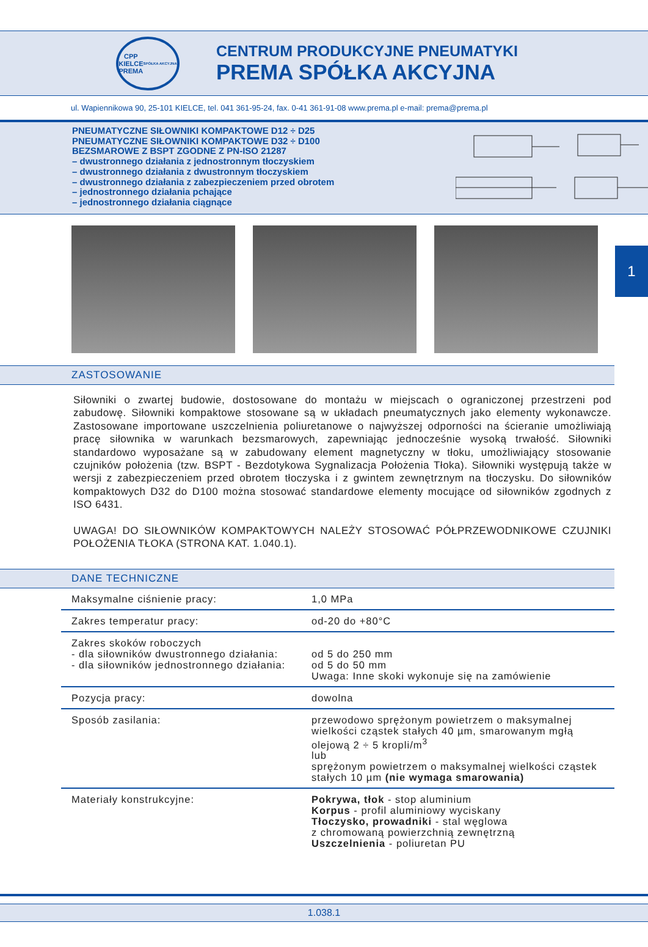CPP
KIELCE
PREMA
SPÓŁKA AKCYJNA
CENTRUM PRODUKCYJNE PNEUMATYKI
PREMA SPÓŁKA AKCYJNA
ul. Wapiennikowa 90, 25-101 KIELCE, tel. 041 361-95-24, fax. 0-41 361-91-08 www.prema.pl e-mail: prema@prema.pl
PNEUMATYCZNE SIŁOWNIKI KOMPAKTOWE D12 ÷ D25
PNEUMATYCZNE SIŁOWNIKI KOMPAKTOWE D32 ÷ D100
BEZSMAROWE Z BSPT ZGODNE Z PN-ISO 21287
– dwustronnego działania z jednostronnym tłoczyskiem
– dwustronnego działania z dwustronnym tłoczyskiem
– dwustronnego działania z zabezpieczeniem przed obrotem
– jednostronnego działania pchające
– jednostronnego działania ciągnące
1
ZASTOSOWANIE
Siłowniki o zwartej budowie, dostosowane do montażu w miejscach o ograniczonej przestrzeni pod zabudowę. Siłowniki kompaktowe stosowane są w układach pneumatycznych jako elementy wykonawcze. Zastosowane importowane uszczelnienia poliuretanowe o najwyższej odporności na ścieranie umożliwiają pracę siłownika w warunkach bezsmarowych, zapewniając jednocześnie wysoką trwałość. Siłowniki standardowo wyposażane są w zabudowany element magnetyczny w tłoku, umożliwiający stosowanie czujników położenia (tzw. BSPT - Bezdotykowa Sygnalizacja Położenia Tłoka). Siłowniki występują także w wersji z zabezpieczeniem przed obrotem tłoczyska i z gwintem zewnętrznym na tłoczysku. Do siłowników kompaktowych D32 do D100 można stosować standardowe elementy mocujące od siłowników zgodnych z ISO 6431.
UWAGA! DO SIŁOWNIKÓW KOMPAKTOWYCH NALEŻY STOSOWAĆ PÓŁPRZEWODNIKOWE CZUJNIKI POŁOŻENIA TŁOKA (STRONA KAT. 1.040.1).
DANE TECHNICZNE
| Maksymalne ciśnienie pracy: | 1,0 MPa |
| Zakres temperatur pracy: | od-20 do +80°C |
| Zakres skoków roboczych - dla siłowników dwustronnego działania: - dla siłowników jednostronnego działania: | od 5 do 250 mm od 5 do 50 mm Uwaga: Inne skoki wykonuje się na zamówienie |
| Pozycja pracy: | dowolna |
| Sposób zasilania: | przewodowo sprężonym powietrzem o maksymalnej wielkości cząstek stałych 40 µm, smarowanym mgłą olejową 2 ÷ 5 kropli/m<sup>3</sup> lub sprężonym powietrzem o maksymalnej wielkości cząstek stałych 10 µm (nie wymaga smarowania) |
| Materiały konstrukcyjne: | Pokrywa, tłok - stop aluminium Korpus - profil aluminiowy wyciskany Tłoczysko, prowadniki - stal węglowa z chromowaną powierzchnią zewnętrzną Uszczelnienia - poliuretan PU |
1.038.1